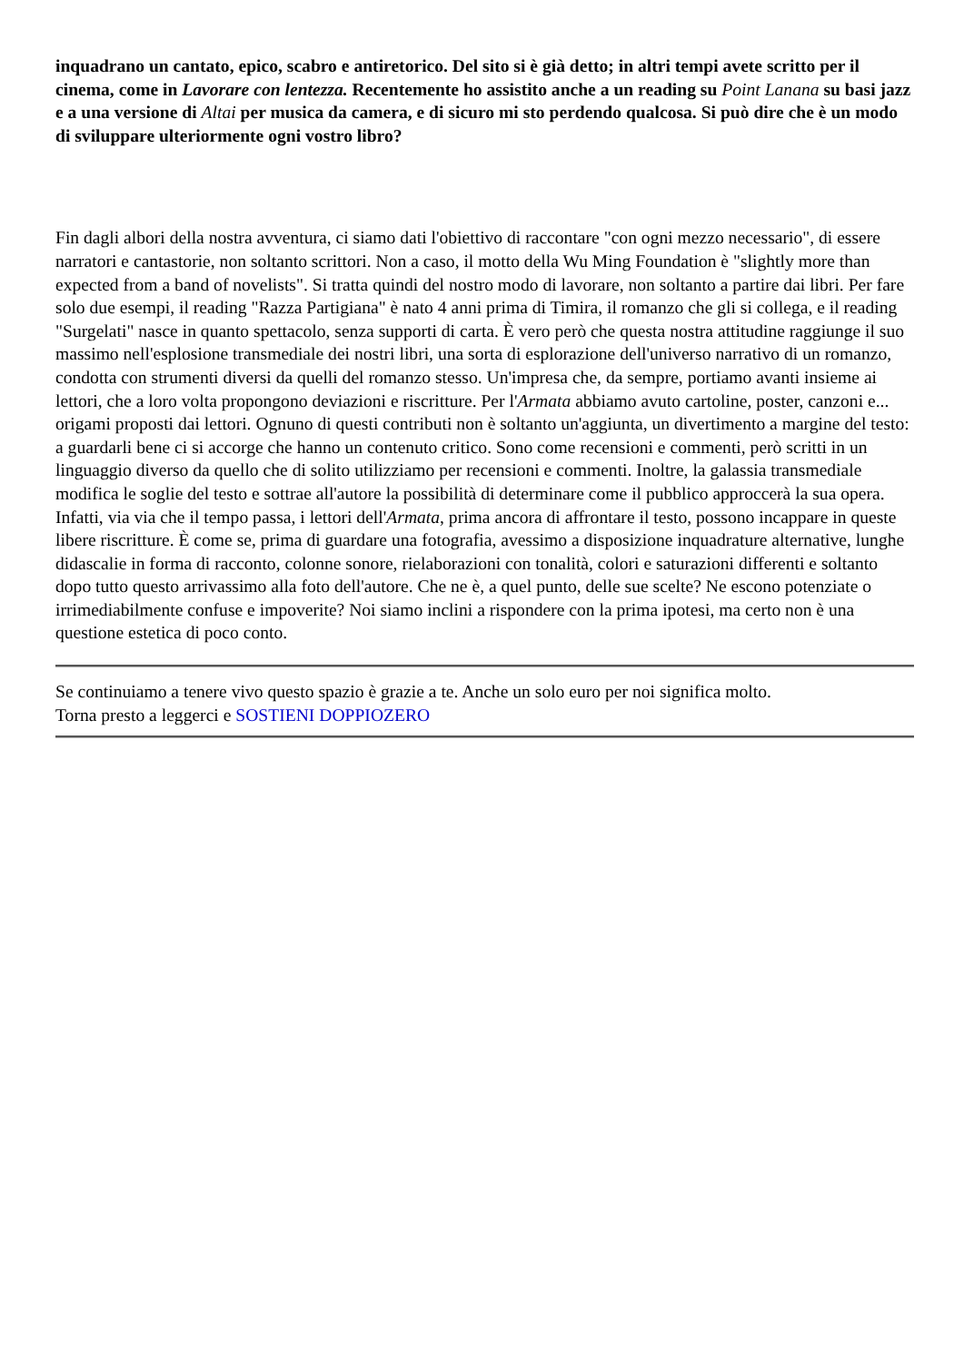inquadrano un cantato, epico, scabro e antiretorico. Del sito si è già detto; in altri tempi avete scritto per il cinema, come in Lavorare con lentezza. Recentemente ho assistito anche a un reading su Point Lanana su basi jazz e a una versione di Altai per musica da camera, e di sicuro mi sto perdendo qualcosa. Si può dire che è un modo di sviluppare ulteriormente ogni vostro libro?
Fin dagli albori della nostra avventura, ci siamo dati l'obiettivo di raccontare "con ogni mezzo necessario", di essere narratori e cantastorie, non soltanto scrittori. Non a caso, il motto della Wu Ming Foundation è "slightly more than expected from a band of novelists". Si tratta quindi del nostro modo di lavorare, non soltanto a partire dai libri. Per fare solo due esempi, il reading "Razza Partigiana" è nato 4 anni prima di Timira, il romanzo che gli si collega, e il reading "Surgelati" nasce in quanto spettacolo, senza supporti di carta. È vero però che questa nostra attitudine raggiunge il suo massimo nell'esplosione transmediale dei nostri libri, una sorta di esplorazione dell'universo narrativo di un romanzo, condotta con strumenti diversi da quelli del romanzo stesso. Un'impresa che, da sempre, portiamo avanti insieme ai lettori, che a loro volta propongono deviazioni e riscritture. Per l'Armata abbiamo avuto cartoline, poster, canzoni e... origami proposti dai lettori. Ognuno di questi contributi non è soltanto un'aggiunta, un divertimento a margine del testo: a guardarli bene ci si accorge che hanno un contenuto critico. Sono come recensioni e commenti, però scritti in un linguaggio diverso da quello che di solito utilizziamo per recensioni e commenti. Inoltre, la galassia transmediale modifica le soglie del testo e sottrae all'autore la possibilità di determinare come il pubblico approccerà la sua opera. Infatti, via via che il tempo passa, i lettori dell'Armata, prima ancora di affrontare il testo, possono incappare in queste libere riscritture. È come se, prima di guardare una fotografia, avessimo a disposizione inquadrature alternative, lunghe didascalie in forma di racconto, colonne sonore, rielaborazioni con tonalità, colori e saturazioni differenti e soltanto dopo tutto questo arrivassimo alla foto dell'autore. Che ne è, a quel punto, delle sue scelte? Ne escono potenziate o irrimediabilmente confuse e impoverite? Noi siamo inclini a rispondere con la prima ipotesi, ma certo non è una questione estetica di poco conto.
Se continuiamo a tenere vivo questo spazio è grazie a te. Anche un solo euro per noi significa molto.
Torna presto a leggerci e SOSTIENI DOPPIOZERO